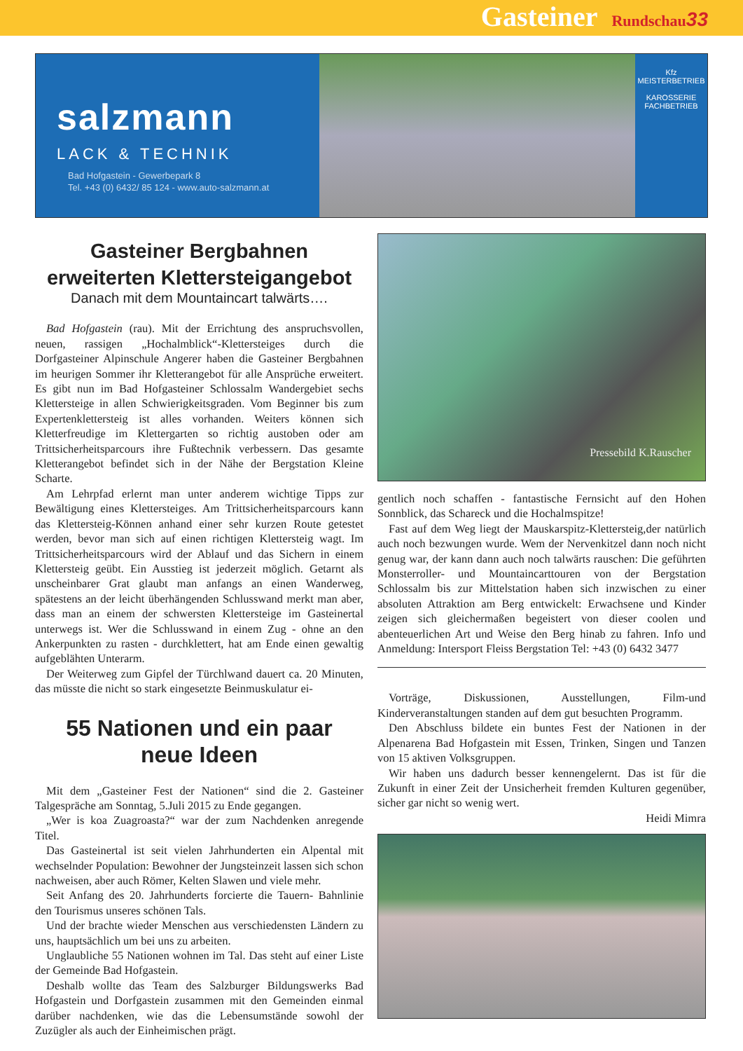Gasteiner Rundschau 33
salzmann
LACK & TECHNIK
Bad Hofgastein - Gewerbepark 8
Tel. +43 (0) 6432/ 85 124 - www.auto-salzmann.at
Kfz
MEISTERBETRIEB
KAROSSERIE
FACHBETRIEB
Gasteiner Bergbahnen
erweiterten Klettersteigangebot
Danach mit dem Mountaincart talwärts….
Bad Hofgastein (rau). Mit der Errichtung des anspruchsvollen, neuen, rassigen „Hochalmblick“-Klettersteiges durch die Dorfgasteiner Alpinschule Angerer haben die Gasteiner Bergbahnen im heurigen Sommer ihr Kletterangebot für alle Ansprüche erweitert. Es gibt nun im Bad Hofgasteiner Schlossalm Wandergebiet sechs Klettersteige in allen Schwierigkeitsgraden. Vom Beginner bis zum Expertenklettersteig ist alles vorhanden. Weiters können sich Kletterfreudige im Klettergarten so richtig austoben oder am Trittsicherheitsparcours ihre Fußtechnik verbessern. Das gesamte Kletterangebot befindet sich in der Nähe der Bergstation Kleine Scharte.
Am Lehrpfad erlernt man unter anderem wichtige Tipps zur Bewältigung eines Klettersteiges. Am Trittsicherheitsparcours kann das Klettersteig-Können anhand einer sehr kurzen Route getestet werden, bevor man sich auf einen richtigen Klettersteig wagt. Im Trittsicherheitsparcours wird der Ablauf und das Sichern in einem Klettersteig geübt. Ein Ausstieg ist jederzeit möglich. Getarnt als unscheinbarer Grat glaubt man anfangs an einen Wanderweg, spätestens an der leicht überhängenden Schlusswand merkt man aber, dass man an einem der schwersten Klettersteige im Gasteinertal unterwegs ist. Wer die Schlusswand in einem Zug - ohne an den Ankerpunkten zu rasten - durchklettert, hat am Ende einen gewaltig aufgeblähten Unterarm.
Der Weiterweg zum Gipfel der Türchlwand dauert ca. 20 Minuten, das müsste die nicht so stark eingesetzte Beinmuskulatur ei-
55 Nationen und ein paar
neue Ideen
Mit dem „Gasteiner Fest der Nationen“ sind die 2. Gasteiner Talgespräche am Sonntag, 5.Juli 2015 zu Ende gegangen.
„Wer is koa Zuagroasta?“ war der zum Nachdenken anregende Titel.
Das Gasteinertal ist seit vielen Jahrhunderten ein Alpental mit wechselnder Population: Bewohner der Jungsteinzeit lassen sich schon nachweisen, aber auch Römer, Kelten Slawen und viele mehr.
Seit Anfang des 20. Jahrhunderts forcierte die Tauern- Bahnlinie den Tourismus unseres schönen Tals.
Und der brachte wieder Menschen aus verschiedensten Ländern zu uns, hauptsächlich um bei uns zu arbeiten.
Unglaubliche 55 Nationen wohnen im Tal. Das steht auf einer Liste der Gemeinde Bad Hofgastein.
Deshalb wollte das Team des Salzburger Bildungswerks Bad Hofgastein und Dorfgastein zusammen mit den Gemeinden einmal darüber nachdenken, wie das die Lebensumstände sowohl der Zuzügler als auch der Einheimischen prägt.
Pressebild K.Rauscher
gentlich noch schaffen - fantastische Fernsicht auf den Hohen Sonnblick, das Schareck und die Hochalmspitze!
Fast auf dem Weg liegt der Mauskarspitz-Klettersteig,der natürlich auch noch bezwungen wurde. Wem der Nervenkitzel dann noch nicht genug war, der kann dann auch noch talwärts rauschen: Die geführten Monsterroller- und Mountaincarttouren von der Bergstation Schlossalm bis zur Mittelstation haben sich inzwischen zu einer absoluten Attraktion am Berg entwickelt: Erwachsene und Kinder zeigen sich gleichermaßen begeistert von dieser coolen und abenteuerlichen Art und Weise den Berg hinab zu fahren. Info und Anmeldung: Intersport Fleiss Bergstation Tel: +43 (0) 6432 3477
Vorträge, Diskussionen, Ausstellungen, Film-und Kinderveranstaltungen standen auf dem gut besuchten Programm.
Den Abschluss bildete ein buntes Fest der Nationen in der Alpenarena Bad Hofgastein mit Essen, Trinken, Singen und Tanzen von 15 aktiven Volksgruppen.
Wir haben uns dadurch besser kennengelernt. Das ist für die Zukunft in einer Zeit der Unsicherheit fremden Kulturen gegenüber, sicher gar nicht so wenig wert.
Heidi Mimra